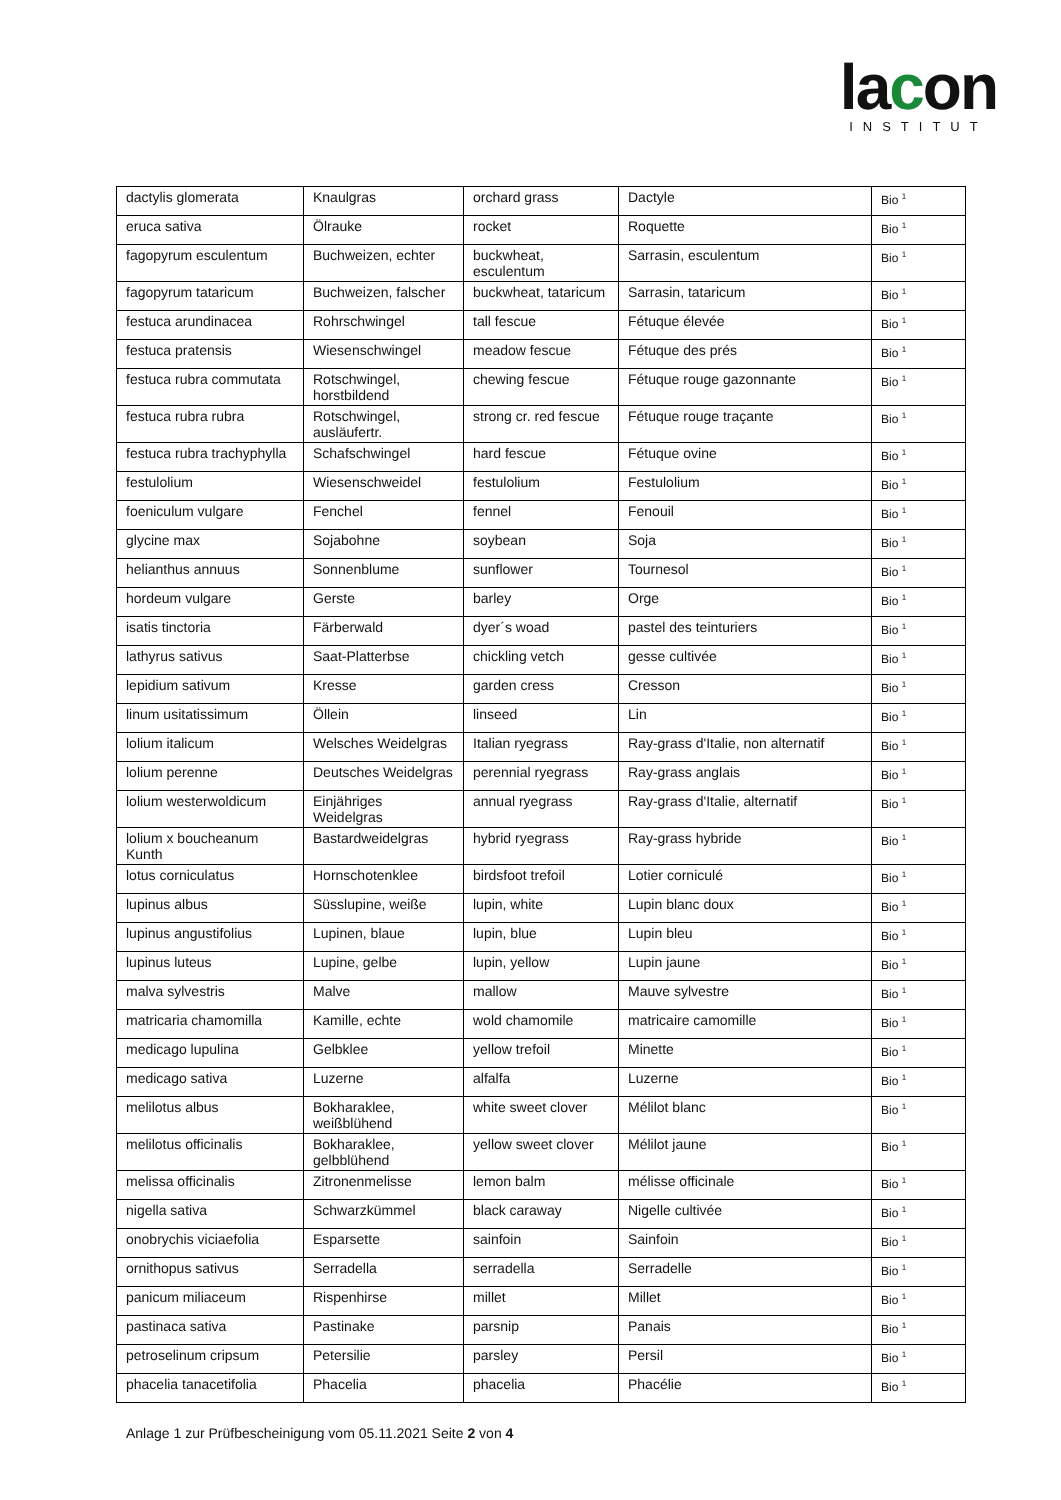lacon
INSTITUT
| dactylis glomerata | Knaulgras | orchard grass | Dactyle | Bio <sup>1</sup> |
| eruca sativa | Ölrauke | rocket | Roquette | Bio <sup>1</sup> |
| fagopyrum esculentum | Buchweizen, echter | buckwheat, esculentum | Sarrasin, esculentum | Bio <sup>1</sup> |
| fagopyrum tataricum | Buchweizen, falscher | buckwheat, tataricum | Sarrasin, tataricum | Bio <sup>1</sup> |
| festuca arundinacea | Rohrschwingel | tall fescue | Fétuque élevée | Bio <sup>1</sup> |
| festuca pratensis | Wiesenschwingel | meadow fescue | Fétuque des prés | Bio <sup>1</sup> |
| festuca rubra commutata | Rotschwingel, horstbildend | chewing fescue | Fétuque rouge gazonnante | Bio <sup>1</sup> |
| festuca rubra rubra | Rotschwingel, ausläufertr. | strong cr. red fescue | Fétuque rouge traçante | Bio <sup>1</sup> |
| festuca rubra trachyphylla | Schafschwingel | hard fescue | Fétuque ovine | Bio <sup>1</sup> |
| festulolium | Wiesenschweidel | festulolium | Festulolium | Bio <sup>1</sup> |
| foeniculum vulgare | Fenchel | fennel | Fenouil | Bio <sup>1</sup> |
| glycine max | Sojabohne | soybean | Soja | Bio <sup>1</sup> |
| helianthus annuus | Sonnenblume | sunflower | Tournesol | Bio <sup>1</sup> |
| hordeum vulgare | Gerste | barley | Orge | Bio <sup>1</sup> |
| isatis tinctoria | Färberwald | dyer´s woad | pastel des teinturiers | Bio <sup>1</sup> |
| lathyrus sativus | Saat-Platterbse | chickling vetch | gesse cultivée | Bio <sup>1</sup> |
| lepidium sativum | Kresse | garden cress | Cresson | Bio <sup>1</sup> |
| linum usitatissimum | Öllein | linseed | Lin | Bio <sup>1</sup> |
| lolium italicum | Welsches Weidelgras | Italian ryegrass | Ray-grass d'Italie, non alternatif | Bio <sup>1</sup> |
| lolium perenne | Deutsches Weidelgras | perennial ryegrass | Ray-grass anglais | Bio <sup>1</sup> |
| lolium westerwoldicum | Einjähriges Weidelgras | annual ryegrass | Ray-grass d'Italie, alternatif | Bio <sup>1</sup> |
| lolium x boucheanum Kunth | Bastardweidelgras | hybrid ryegrass | Ray-grass hybride | Bio <sup>1</sup> |
| lotus corniculatus | Hornschotenklee | birdsfoot trefoil | Lotier corniculé | Bio <sup>1</sup> |
| lupinus albus | Süsslupine, weiße | lupin, white | Lupin blanc doux | Bio <sup>1</sup> |
| lupinus angustifolius | Lupinen, blaue | lupin, blue | Lupin bleu | Bio <sup>1</sup> |
| lupinus luteus | Lupine, gelbe | lupin, yellow | Lupin jaune | Bio <sup>1</sup> |
| malva sylvestris | Malve | mallow | Mauve sylvestre | Bio <sup>1</sup> |
| matricaria chamomilla | Kamille, echte | wold chamomile | matricaire camomille | Bio <sup>1</sup> |
| medicago lupulina | Gelbklee | yellow trefoil | Minette | Bio <sup>1</sup> |
| medicago sativa | Luzerne | alfalfa | Luzerne | Bio <sup>1</sup> |
| melilotus albus | Bokharaklee, weißblühend | white sweet clover | Mélilot blanc | Bio <sup>1</sup> |
| melilotus officinalis | Bokharaklee, gelbblühend | yellow sweet clover | Mélilot jaune | Bio <sup>1</sup> |
| melissa officinalis | Zitronenmelisse | lemon balm | mélisse officinale | Bio <sup>1</sup> |
| nigella sativa | Schwarzkümmel | black caraway | Nigelle cultivée | Bio <sup>1</sup> |
| onobrychis viciaefolia | Esparsette | sainfoin | Sainfoin | Bio <sup>1</sup> |
| ornithopus sativus | Serradella | serradella | Serradelle | Bio <sup>1</sup> |
| panicum miliaceum | Rispenhirse | millet | Millet | Bio <sup>1</sup> |
| pastinaca sativa | Pastinake | parsnip | Panais | Bio <sup>1</sup> |
| petroselinum cripsum | Petersilie | parsley | Persil | Bio <sup>1</sup> |
| phacelia tanacetifolia | Phacelia | phacelia | Phacélie | Bio <sup>1</sup> |
Anlage 1 zur Prüfbescheinigung vom 05.11.2021 Seite 2 von 4